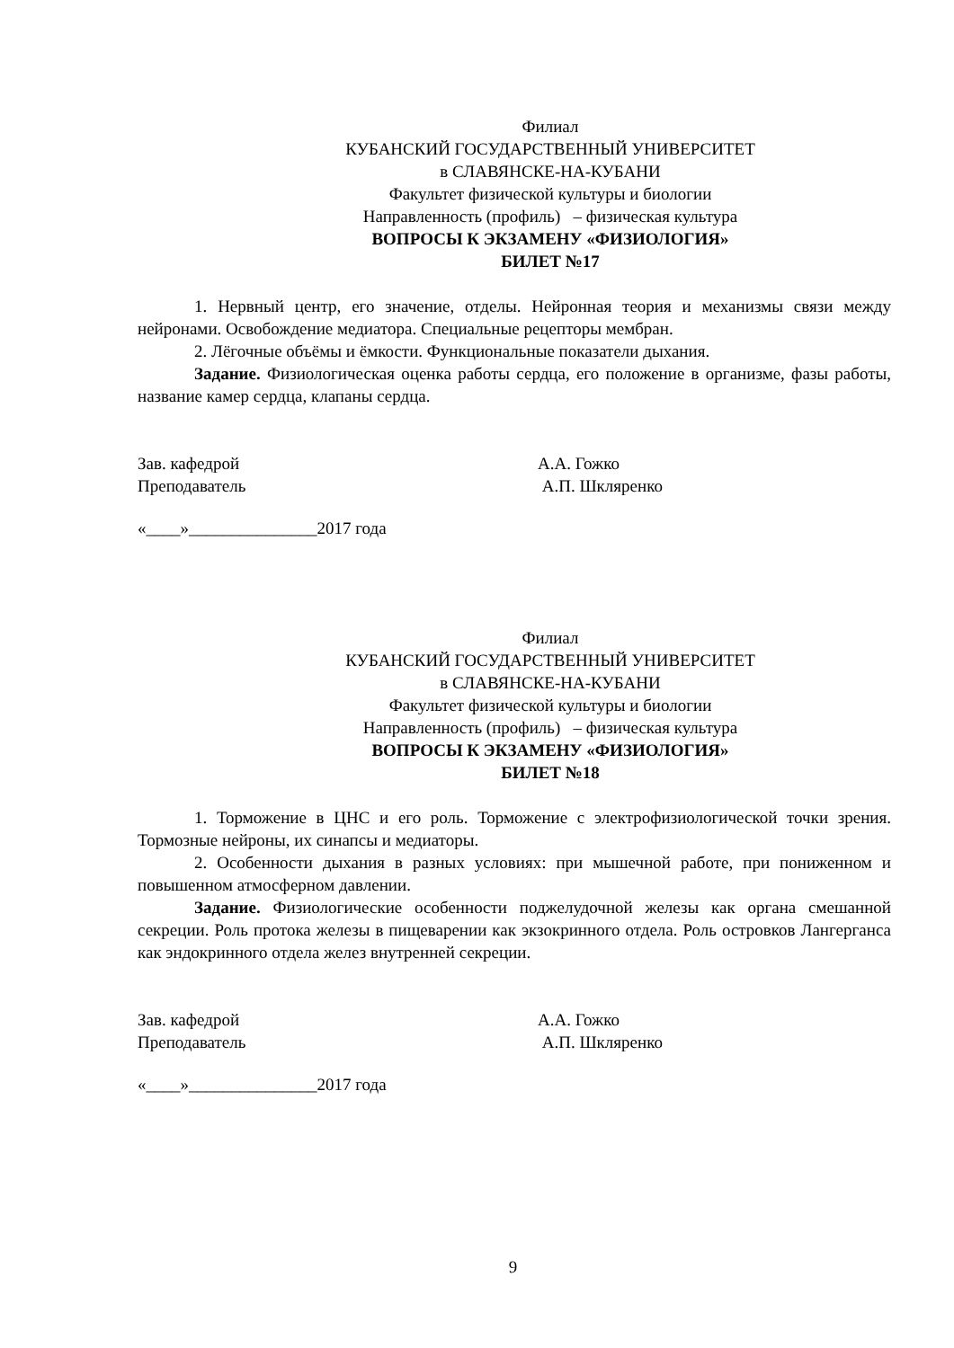Филиал
КУБАНСКИЙ ГОСУДАРСТВЕННЫЙ УНИВЕРСИТЕТ
в СЛАВЯНСКЕ-НА-КУБАНИ
Факультет физической культуры и биологии
Направленность (профиль) – физическая культура
ВОПРОСЫ К ЭКЗАМЕНУ «ФИЗИОЛОГИЯ»
БИЛЕТ №17
1. Нервный центр, его значение, отделы. Нейронная теория и механизмы связи между нейронами. Освобождение медиатора. Специальные рецепторы мембран.
2. Лёгочные объёмы и ёмкости. Функциональные показатели дыхания.
Задание. Физиологическая оценка работы сердца, его положение в организме, фазы работы, название камер сердца, клапаны сердца.
Зав. кафедрой А.А. Гожко
Преподаватель А.П. Шкляренко
«____»_______________2017 года
Филиал
КУБАНСКИЙ ГОСУДАРСТВЕННЫЙ УНИВЕРСИТЕТ
в СЛАВЯНСКЕ-НА-КУБАНИ
Факультет физической культуры и биологии
Направленность (профиль) – физическая культура
ВОПРОСЫ К ЭКЗАМЕНУ «ФИЗИОЛОГИЯ»
БИЛЕТ №18
1. Торможение в ЦНС и его роль. Торможение с электрофизиологической точки зрения. Тормозные нейроны, их синапсы и медиаторы.
2. Особенности дыхания в разных условиях: при мышечной работе, при пониженном и повышенном атмосферном давлении.
Задание. Физиологические особенности поджелудочной железы как органа смешанной секреции. Роль протока железы в пищеварении как экзокринного отдела. Роль островков Лангерганса как эндокринного отдела желез внутренней секреции.
Зав. кафедрой А.А. Гожко
Преподаватель А.П. Шкляренко
«____»_______________2017 года
9